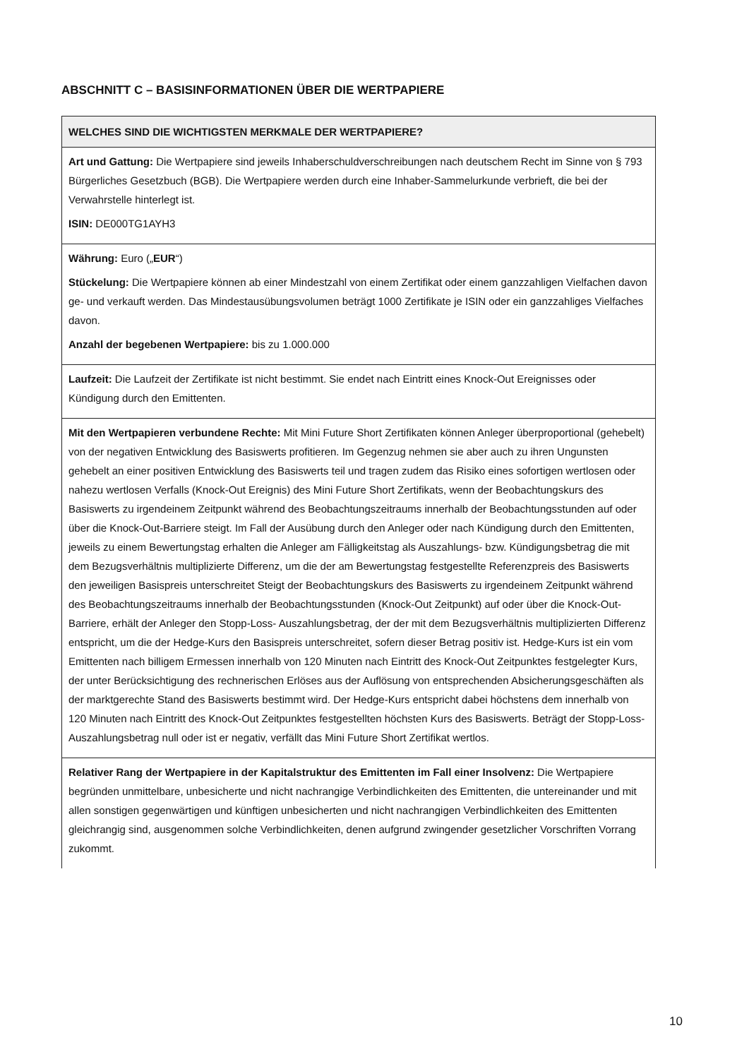ABSCHNITT C – BASISINFORMATIONEN ÜBER DIE WERTPAPIERE
| WELCHES SIND DIE WICHTIGSTEN MERKMALE DER WERTPAPIERE? |
| Art und Gattung: Die Wertpapiere sind jeweils Inhaberschuldverschreibungen nach deutschem Recht im Sinne von § 793 Bürgerliches Gesetzbuch (BGB). Die Wertpapiere werden durch eine Inhaber-Sammelurkunde verbrieft, die bei der Verwahrstelle hinterlegt ist. ISIN: DE000TG1AYH3 |
| Währung: Euro („ EUR “) Stückelung: Die Wertpapiere können ab einer Mindestzahl von einem Zertifikat oder einem ganzzahligen Vielfachen davon ge- und verkauft werden. Das Mindestausübungsvolumen beträgt 1000 Zertifikate je ISIN oder ein ganzzahliges Vielfaches davon. Anzahl der begebenen Wertpapiere: bis zu 1.000.000 |
| Laufzeit: Die Laufzeit der Zertifikate ist nicht bestimmt. Sie endet nach Eintritt eines Knock-Out Ereignisses oder Kündigung durch den Emittenten. |
| Mit den Wertpapieren verbundene Rechte: Mit Mini Future Short Zertifikaten können Anleger überproportional (gehebelt) von der negativen Entwicklung des Basiswerts profitieren. Im Gegenzug nehmen sie aber auch zu ihren Ungunsten gehebelt an einer positiven Entwicklung des Basiswerts teil und tragen zudem das Risiko eines sofortigen wertlosen oder nahezu wertlosen Verfalls (Knock-Out Ereignis) des Mini Future Short Zertifikats, wenn der Beobachtungskurs des Basiswerts zu irgendeinem Zeitpunkt während des Beobachtungszeitraums innerhalb der Beobachtungsstunden auf oder über die Knock-Out-Barriere steigt. Im Fall der Ausübung durch den Anleger oder nach Kündigung durch den Emittenten, jeweils zu einem Bewertungstag erhalten die Anleger am Fälligkeitstag als Auszahlungs- bzw. Kündigungsbetrag die mit dem Bezugsverhältnis multiplizierte Differenz, um die der am Bewertungstag festgestellte Referenzpreis des Basiswerts den jeweiligen Basispreis unterschreitet Steigt der Beobachtungskurs des Basiswerts zu irgendeinem Zeitpunkt während des Beobachtungszeitraums innerhalb der Beobachtungsstunden (Knock-Out Zeitpunkt) auf oder über die Knock-Out-Barriere, erhält der Anleger den Stopp-Loss- Auszahlungsbetrag, der der mit dem Bezugsverhältnis multiplizierten Differenz entspricht, um die der Hedge-Kurs den Basispreis unterschreitet, sofern dieser Betrag positiv ist. Hedge-Kurs ist ein vom Emittenten nach billigem Ermessen innerhalb von 120 Minuten nach Eintritt des Knock-Out Zeitpunktes festgelegter Kurs, der unter Berücksichtigung des rechnerischen Erlöses aus der Auflösung von entsprechenden Absicherungsgeschäften als der marktgerechte Stand des Basiswerts bestimmt wird. Der Hedge-Kurs entspricht dabei höchstens dem innerhalb von 120 Minuten nach Eintritt des Knock-Out Zeitpunktes festgestellten höchsten Kurs des Basiswerts. Beträgt der Stopp-Loss-Auszahlungsbetrag null oder ist er negativ, verfällt das Mini Future Short Zertifikat wertlos. |
| Relativer Rang der Wertpapiere in der Kapitalstruktur des Emittenten im Fall einer Insolvenz: Die Wertpapiere begründen unmittelbare, unbesicherte und nicht nachrangige Verbindlichkeiten des Emittenten, die untereinander und mit allen sonstigen gegenwärtigen und künftigen unbesicherten und nicht nachrangigen Verbindlichkeiten des Emittenten gleichrangig sind, ausgenommen solche Verbindlichkeiten, denen aufgrund zwingender gesetzlicher Vorschriften Vorrang zukommt. |
10